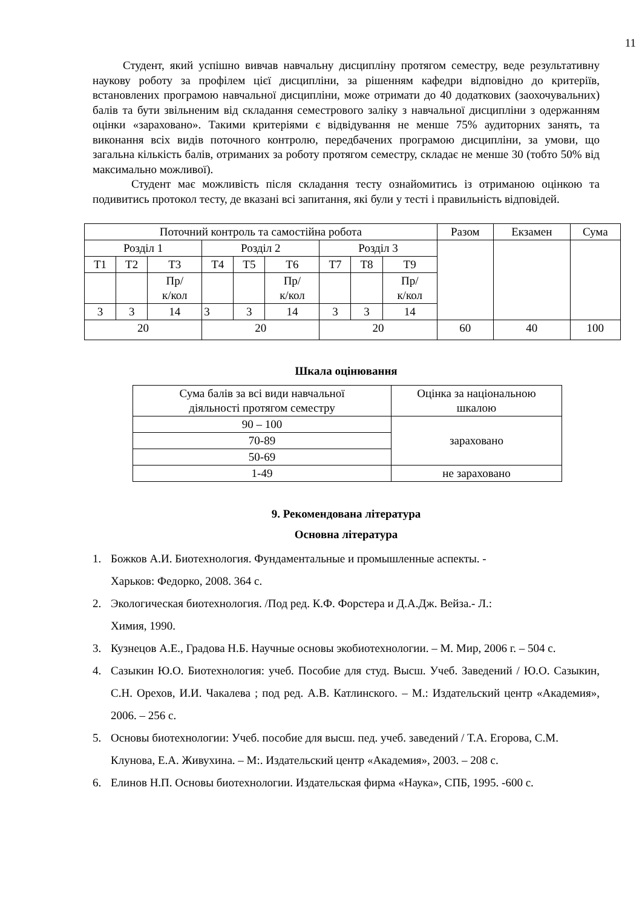11
Студент, який успішно вивчав навчальну дисципліну протягом семестру, веде результативну наукову роботу за профілем цієї дисципліни, за рішенням кафедри відповідно до критеріїв, встановлених програмою навчальної дисципліни, може отримати до 40 додаткових (заохочувальних) балів та бути звільненим від складання семестрового заліку з навчальної дисципліни з одержанням оцінки «зараховано». Такими критеріями є відвідування не менше 75% аудиторних занять, та виконання всіх видів поточного контролю, передбачених програмою дисципліни, за умови, що загальна кількість балів, отриманих за роботу протягом семестру, складає не менше 30 (тобто 50% від максимально можливої).
Студент має можливість після складання тесту ознайомитись із отриманою оцінкою та подивитись протокол тесту, де вказані всі запитання, які були у тесті і правильність відповідей.
| Поточний контроль та самостійна робота | | | | | | | | | Разом | Екзамен | Сума |
| Розділ 1 | | | Розділ 2 | | | Розділ 3 | | | | | |
| Т1 | Т2 | Т3 | Т4 | Т5 | Т6 | Т7 | Т8 | Т9 | | | |
| | | Пр/ к/кол | | | Пр/ к/кол | | | Пр/ к/кол | | | |
| 3 | 3 | 14 | 3 | 3 | 14 | 3 | 3 | 14 | | | |
| 20 | | | 20 | | | 20 | | | 60 | 40 | 100 |
Шкала оцінювання
| Сума балів за всі види навчальної діяльності протягом семестру | Оцінка за національною шкалою |
| 90 – 100 | зараховано |
| 70-89 | |
| 50-69 | |
| 1-49 | не зараховано |
9. Рекомендована література
Основна література
1. Божков А.И. Биотехнология. Фундаментальные и промышленные аспекты. -
Харьков: Федорко, 2008. 364 с.
2. Экологическая биотехнология. /Под ред. К.Ф. Форстера и Д.А.Дж. Вейза.- Л.:
Химия, 1990.
3. Кузнецов А.Е., Градова Н.Б. Научные основы экобиотехнологии. – М. Мир, 2006 г. – 504 с.
4. Сазыкин Ю.О. Биотехнология: учеб. Пособие для студ. Высш. Учеб. Заведений / Ю.О. Сазыкин, С.Н. Орехов, И.И. Чакалева ; под ред. А.В. Катлинского. – М.: Издательский центр «Академия», 2006. – 256 с.
5. Основы биотехнологии: Учеб. пособие для высш. пед. учеб. заведений / Т.А. Егорова, С.М. Клунова, Е.А. Живухина. – М:. Издательский центр «Академия», 2003. – 208 с.
6. Елинов Н.П. Основы биотехнологии. Издательская фирма «Наука», СПБ, 1995. -600 с.